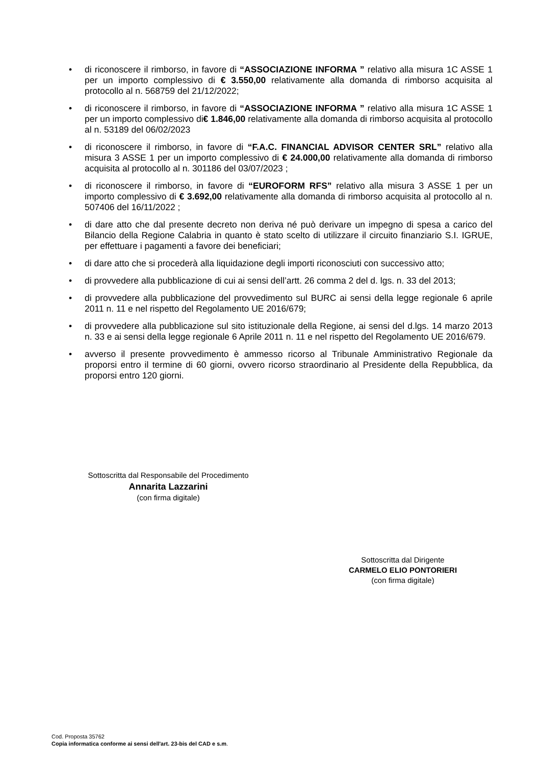• di riconoscere il rimborso, in favore di “ASSOCIAZIONE INFORMA ” relativo alla misura 1C ASSE 1 per un importo complessivo di € 3.550,00 relativamente alla domanda di rimborso acquisita al protocollo al n. 568759 del 21/12/2022;
• di riconoscere il rimborso, in favore di “ASSOCIAZIONE INFORMA ” relativo alla misura 1C ASSE 1 per un importo complessivo di€ 1.846,00 relativamente alla domanda di rimborso acquisita al protocollo al n. 53189 del 06/02/2023
• di riconoscere il rimborso, in favore di “F.A.C. FINANCIAL ADVISOR CENTER SRL” relativo alla misura 3 ASSE 1 per un importo complessivo di € 24.000,00 relativamente alla domanda di rimborso acquisita al protocollo al n. 301186 del 03/07/2023 ;
• di riconoscere il rimborso, in favore di “EUROFORM RFS” relativo alla misura 3 ASSE 1 per un importo complessivo di € 3.692,00 relativamente alla domanda di rimborso acquisita al protocollo al n. 507406 del 16/11/2022 ;
• di dare atto che dal presente decreto non deriva né può derivare un impegno di spesa a carico del Bilancio della Regione Calabria in quanto è stato scelto di utilizzare il circuito finanziario S.I. IGRUE, per effettuare i pagamenti a favore dei beneficiari;
• di dare atto che si procederà alla liquidazione degli importi riconosciuti con successivo atto;
• di provvedere alla pubblicazione di cui ai sensi dell’artt. 26 comma 2 del d. lgs. n. 33 del 2013;
• di provvedere alla pubblicazione del provvedimento sul BURC ai sensi della legge regionale 6 aprile 2011 n. 11 e nel rispetto del Regolamento UE 2016/679;
• di provvedere alla pubblicazione sul sito istituzionale della Regione, ai sensi del d.lgs. 14 marzo 2013 n. 33 e ai sensi della legge regionale 6 Aprile 2011 n. 11 e nel rispetto del Regolamento UE 2016/679.
• avverso il presente provvedimento è ammesso ricorso al Tribunale Amministrativo Regionale da proporsi entro il termine di 60 giorni, ovvero ricorso straordinario al Presidente della Repubblica, da proporsi entro 120 giorni.
Sottoscritta dal Responsabile del Procedimento
Annarita Lazzarini
(con firma digitale)
Sottoscritta dal Dirigente
CARMELO ELIO PONTORIERI
(con firma digitale)
Cod. Proposta 35762
Copia informatica conforme ai sensi dell'art. 23-bis del CAD e s.m.